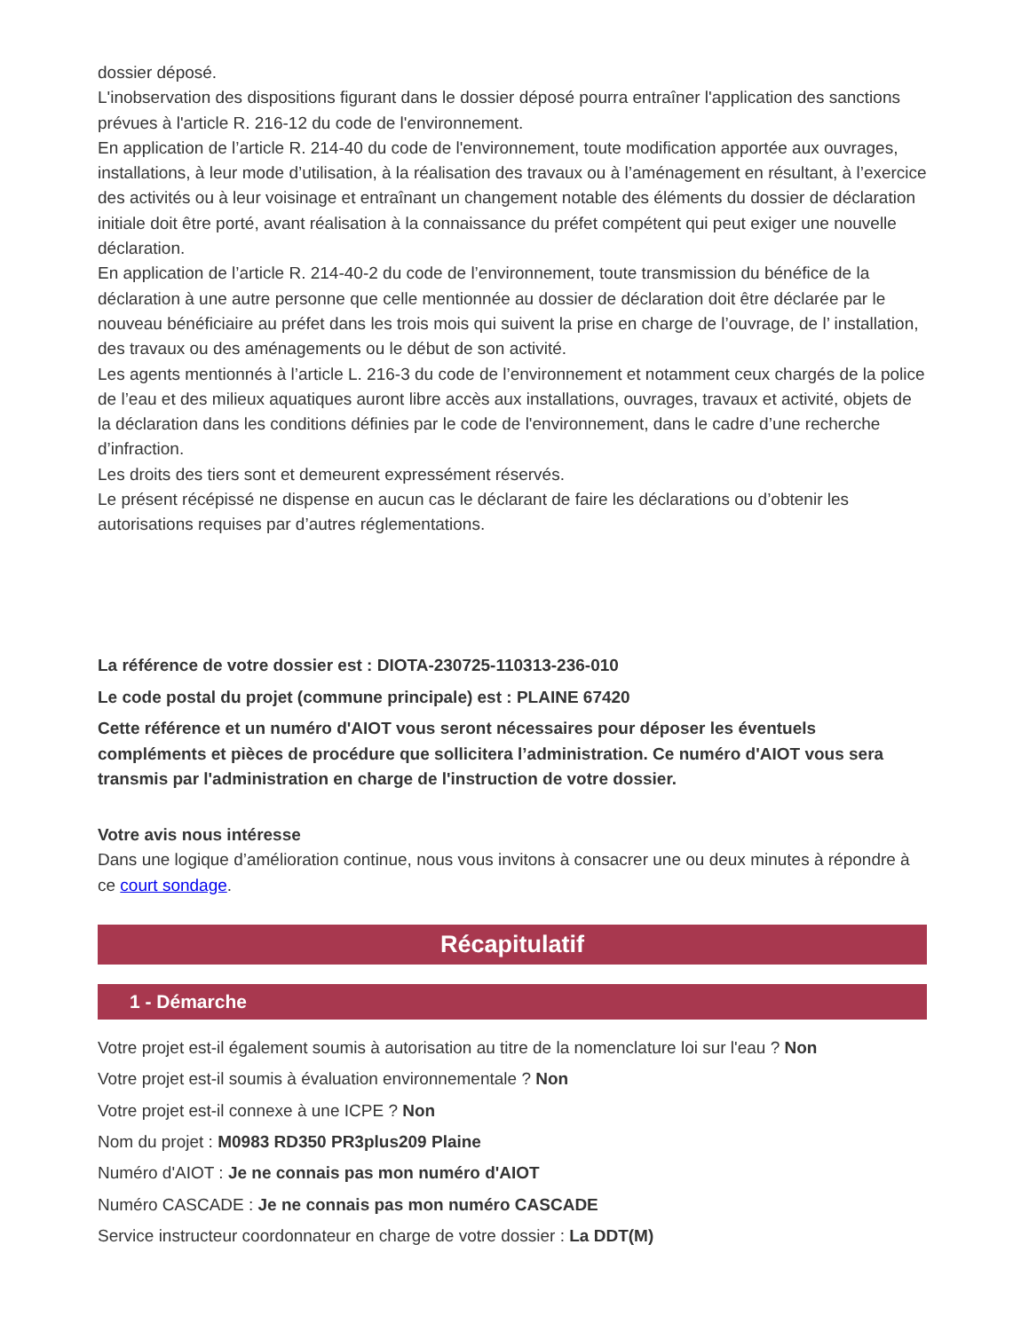dossier déposé.
L'inobservation des dispositions figurant dans le dossier déposé pourra entraîner l'application des sanctions prévues à l'article R. 216-12 du code de l'environnement.
En application de l’article R. 214-40 du code de l'environnement, toute modification apportée aux ouvrages, installations, à leur mode d’utilisation, à la réalisation des travaux ou à l’aménagement en résultant, à l’exercice des activités ou à leur voisinage et entraînant un changement notable des éléments du dossier de déclaration initiale doit être porté, avant réalisation à la connaissance du préfet compétent qui peut exiger une nouvelle déclaration.
En application de l’article R. 214-40-2 du code de l’environnement, toute transmission du bénéfice de la déclaration à une autre personne que celle mentionnée au dossier de déclaration doit être déclarée par le nouveau bénéficiaire au préfet dans les trois mois qui suivent la prise en charge de l’ouvrage, de l’ installation, des travaux ou des aménagements ou le début de son activité.
Les agents mentionnés à l’article L. 216-3 du code de l’environnement et notamment ceux chargés de la police de l’eau et des milieux aquatiques auront libre accès aux installations, ouvrages, travaux et activité, objets de la déclaration dans les conditions définies par le code de l'environnement, dans le cadre d’une recherche d’infraction.
Les droits des tiers sont et demeurent expressément réservés.
Le présent récépissé ne dispense en aucun cas le déclarant de faire les déclarations ou d’obtenir les autorisations requises par d’autres réglementations.
La référence de votre dossier est : DIOTA-230725-110313-236-010
Le code postal du projet (commune principale) est : PLAINE 67420
Cette référence et un numéro d'AIOT vous seront nécessaires pour déposer les éventuels compléments et pièces de procédure que sollicitera l’administration. Ce numéro d'AIOT vous sera transmis par l'administration en charge de l'instruction de votre dossier.
Votre avis nous intéresse
Dans une logique d’amélioration continue, nous vous invitons à consacrer une ou deux minutes à répondre à ce court sondage.
Récapitulatif
1 - Démarche
Votre projet est-il également soumis à autorisation au titre de la nomenclature loi sur l'eau ? Non
Votre projet est-il soumis à évaluation environnementale ? Non
Votre projet est-il connexe à une ICPE ? Non
Nom du projet : M0983 RD350 PR3plus209 Plaine
Numéro d'AIOT : Je ne connais pas mon numéro d'AIOT
Numéro CASCADE : Je ne connais pas mon numéro CASCADE
Service instructeur coordonnateur en charge de votre dossier : La DDT(M)